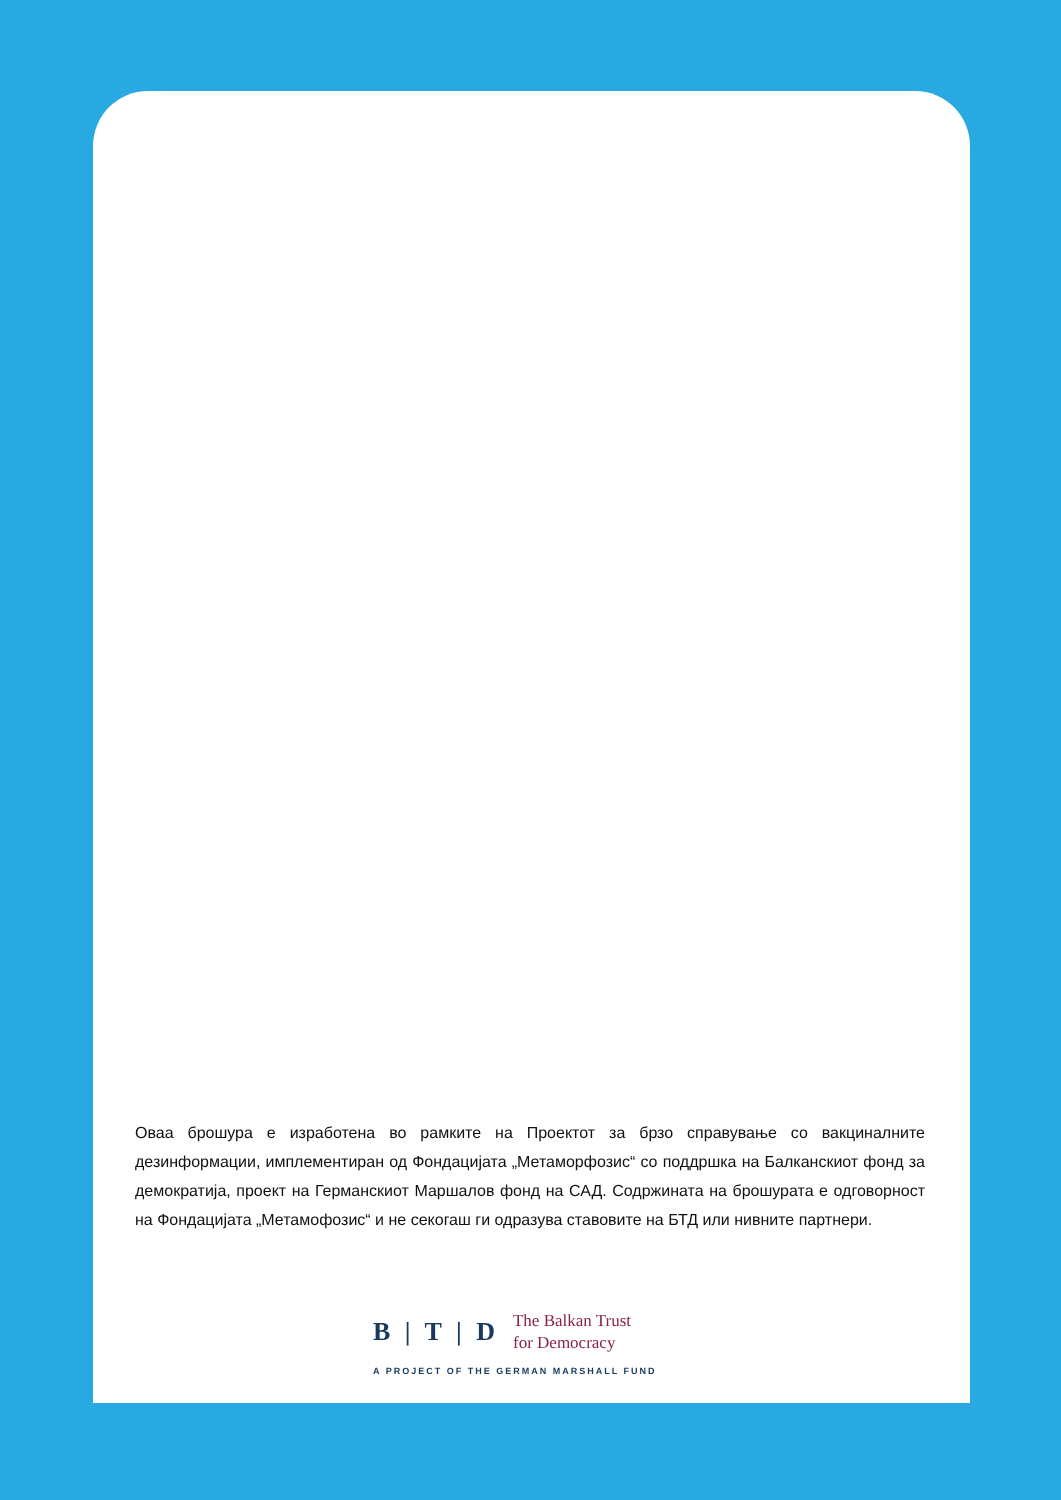Оваа брошура е изработена во рамките на Проектот за брзо справување со вакциналните дезинформации, имплементиран од Фондацијата „Метаморфозис“ со поддршка на Балканскиот фонд за демократија, проект на Германскиот Маршалов фонд на САД. Содржината на брошурата е одговорност на Фондацијата „Метамофозис“ и не секогаш ги одразува ставовите на БТД или нивните партнери.
B | T | D The Balkan Trust
for Democracy
A PROJECT OF THE GERMAN MARSHALL FUND